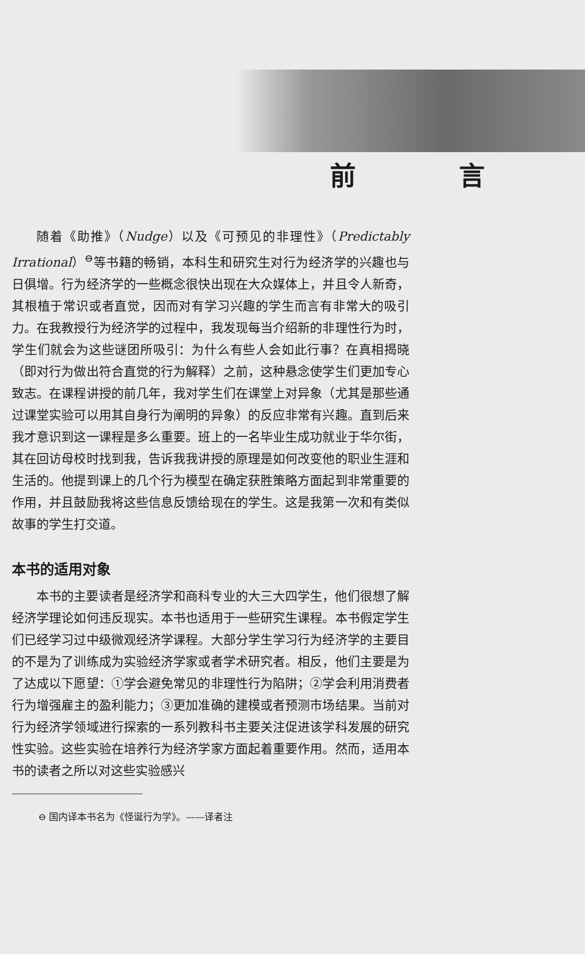前 言
随着《助推》（Nudge）以及《可预见的非理性》（Predictably Irrational）<sup>⊖</sup>等书籍的畅销，本科生和研究生对行为经济学的兴趣也与日俱增。行为经济学的一些概念很快出现在大众媒体上，并且令人新奇，其根植于常识或者直觉，因而对有学习兴趣的学生而言有非常大的吸引力。在我教授行为经济学的过程中，我发现每当介绍新的非理性行为时，学生们就会为这些谜团所吸引：为什么有些人会如此行事？在真相揭晓（即对行为做出符合直觉的行为解释）之前，这种悬念使学生们更加专心致志。在课程讲授的前几年，我对学生们在课堂上对异象（尤其是那些通过课堂实验可以用其自身行为阐明的异象）的反应非常有兴趣。直到后来我才意识到这一课程是多么重要。班上的一名毕业生成功就业于华尔街，其在回访母校时找到我，告诉我我讲授的原理是如何改变他的职业生涯和生活的。他提到课上的几个行为模型在确定获胜策略方面起到非常重要的作用，并且鼓励我将这些信息反馈给现在的学生。这是我第一次和有类似故事的学生打交道。
本书的适用对象
本书的主要读者是经济学和商科专业的大三大四学生，他们很想了解经济学理论如何违反现实。本书也适用于一些研究生课程。本书假定学生们已经学习过中级微观经济学课程。大部分学生学习行为经济学的主要目的不是为了训练成为实验经济学家或者学术研究者。相反，他们主要是为了达成以下愿望：①学会避免常见的非理性行为陷阱；②学会利用消费者行为增强雇主的盈利能力；③更加准确的建模或者预测市场结果。当前对行为经济学领域进行探索的一系列教科书主要关注促进该学科发展的研究性实验。这些实验在培养行为经济学家方面起着重要作用。然而，适用本书的读者之所以对这些实验感兴
⊖ 国内译本书名为《怪诞行为学》。——译者注